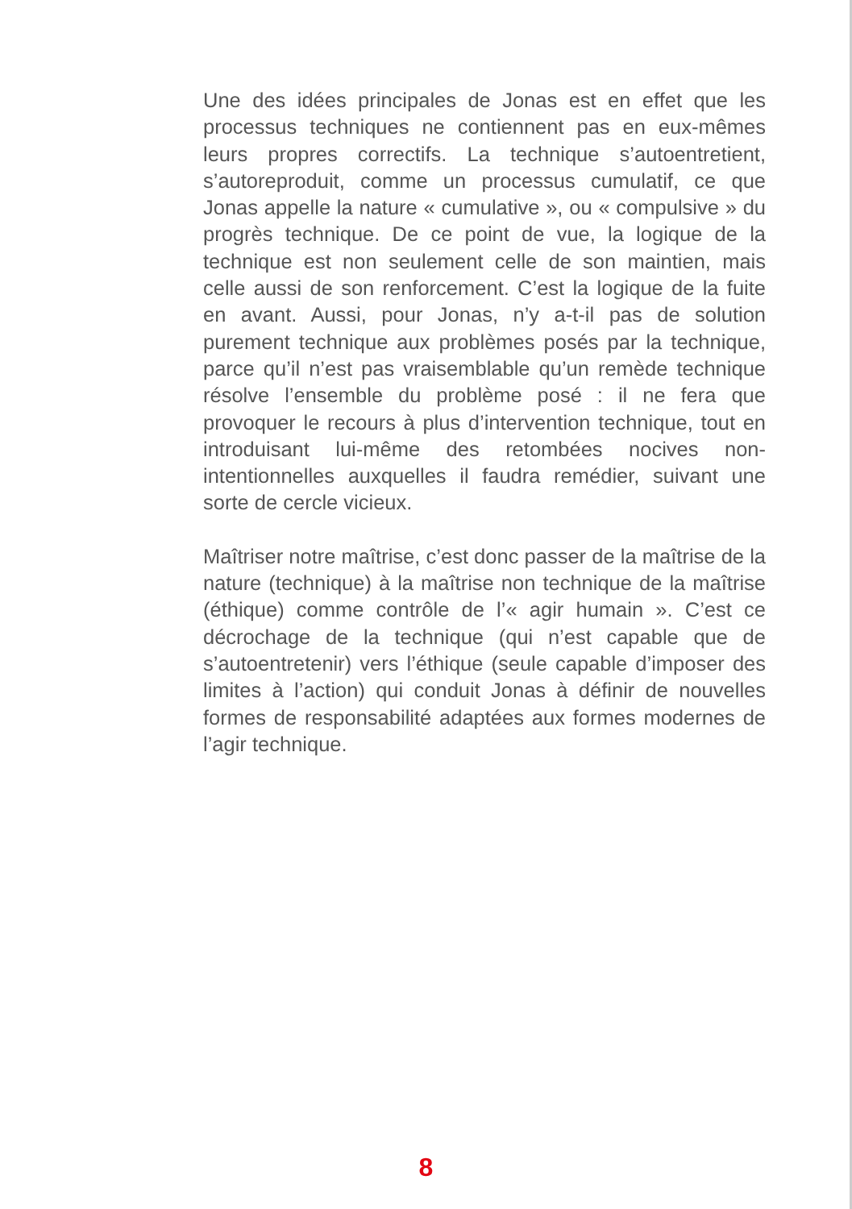Une des idées principales de Jonas est en effet que les processus techniques ne contiennent pas en eux-mêmes leurs propres correctifs. La technique s’autoentretient, s’autoreproduit, comme un processus cumulatif, ce que Jonas appelle la nature « cumulative », ou « compulsive » du progrès technique. De ce point de vue, la logique de la technique est non seulement celle de son maintien, mais celle aussi de son renforcement. C’est la logique de la fuite en avant. Aussi, pour Jonas, n’y a-t-il pas de solution purement technique aux problèmes posés par la technique, parce qu’il n’est pas vraisemblable qu’un remède technique résolve l’ensemble du problème posé : il ne fera que provoquer le recours à plus d’intervention technique, tout en introduisant lui-même des retombées nocives non-intentionnelles auxquelles il faudra remédier, suivant une sorte de cercle vicieux.
Maîtriser notre maîtrise, c’est donc passer de la maîtrise de la nature (technique) à la maîtrise non technique de la maîtrise (éthique) comme contrôle de l’« agir humain ». C’est ce décrochage de la technique (qui n’est capable que de s’autoentretenir) vers l’éthique (seule capable d’imposer des limites à l’action) qui conduit Jonas à définir de nouvelles formes de responsabilité adaptées aux formes modernes de l’agir technique.
8